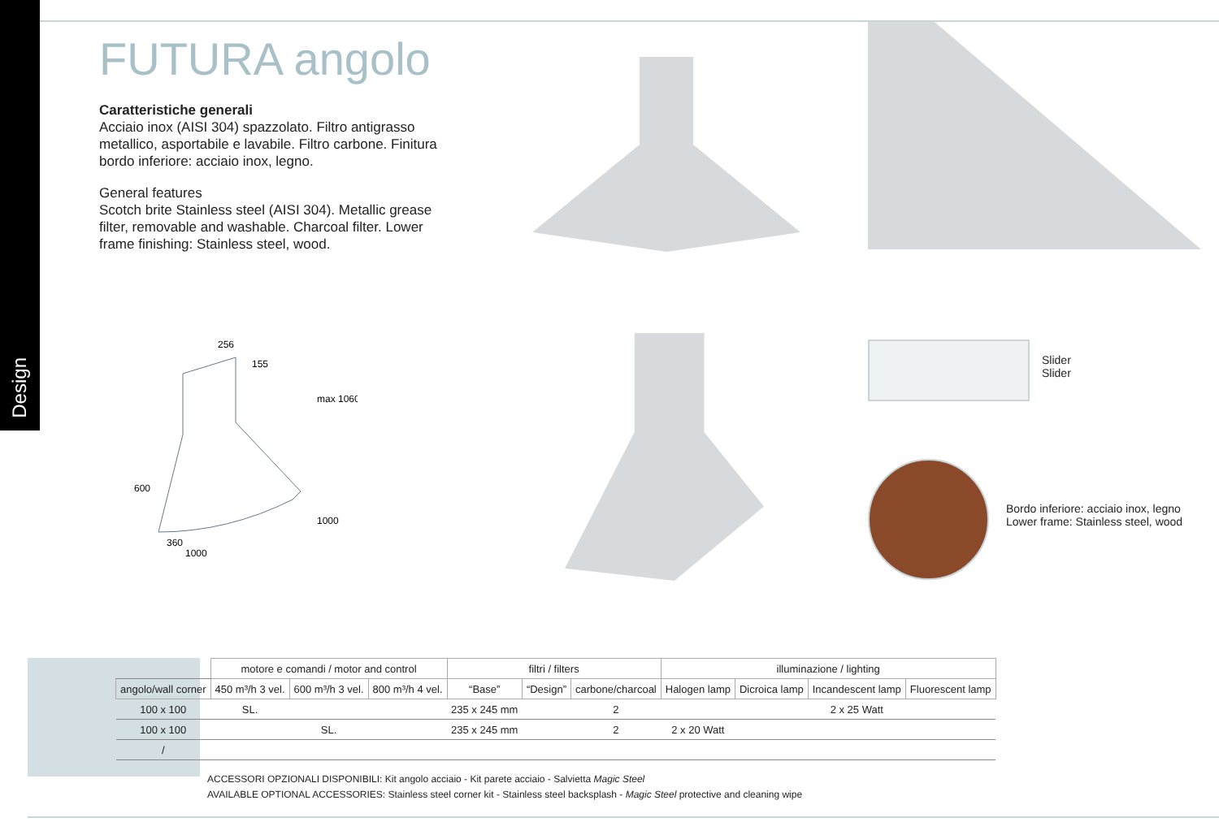Design
FUTURA angolo
Caratteristiche generali
Acciaio inox (AISI 304) spazzolato. Filtro antigrasso metallico, asportabile e lavabile. Filtro carbone. Finitura bordo inferiore: acciaio inox, legno.
General features
Scotch brite Stainless steel (AISI 304). Metallic grease filter, removable and washable. Charcoal filter. Lower frame finishing: Stainless steel, wood.
256
155
360
1000
600
max 1060
1000
Slider
Slider
Bordo inferiore: acciaio inox, legno
Lower frame: Stainless steel, wood
| | motore e comandi / motor and control | | | filtri / filters | | | illuminazione / lighting | | | |
| angolo/wall corner | 450 m³/h 3 vel. | 600 m³/h 3 vel. | 800 m³/h 4 vel. | “Base” | “Design” | carbone/charcoal | Halogen lamp | Dicroica lamp | Incandescent lamp | Fluorescent lamp |
| 100 x 100 | SL. | | | 235 x 245 mm | | 2 | | | 2 x 25 Watt | |
| 100 x 100 | | SL. | | 235 x 245 mm | | 2 | 2 x 20 Watt | | | |
| / | | | | | | | | | | |
ACCESSORI OPZIONALI DISPONIBILI: Kit angolo acciaio - Kit parete acciaio - Salvietta Magic Steel
AVAILABLE OPTIONAL ACCESSORIES: Stainless steel corner kit - Stainless steel backsplash - Magic Steel protective and cleaning wipe